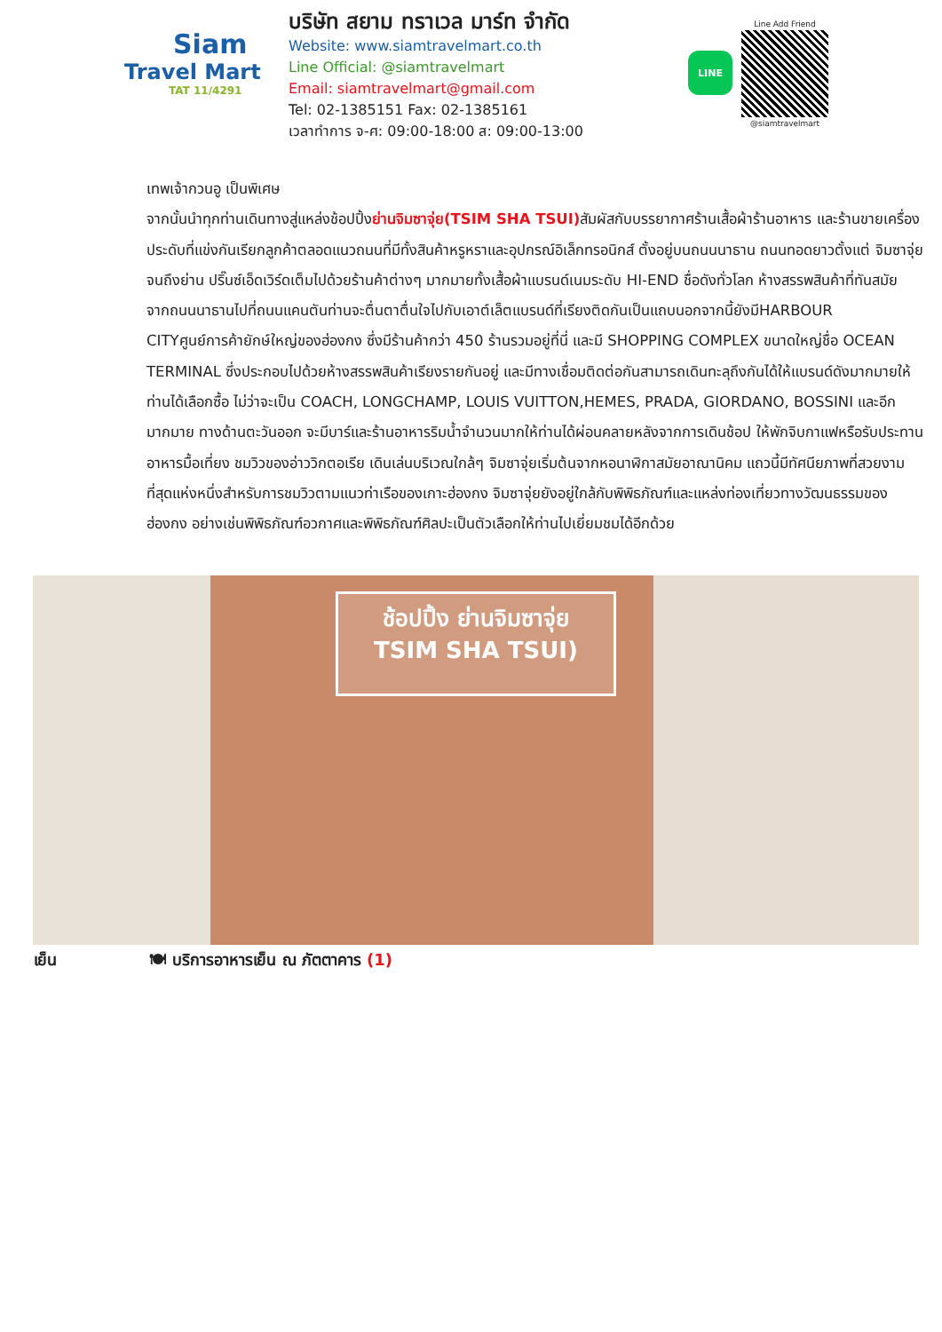Siam
Travel Mart
TAT 11/4291
บริษัท สยาม ทราเวล มาร์ท จำกัด
Website: www.siamtravelmart.co.th
Line Official: @siamtravelmart
Email: siamtravelmart@gmail.com
Tel: 02-1385151 Fax: 02-1385161
เวลาทำการ จ-ศ: 09:00-18:00 ส: 09:00-13:00
LINE
Line Add Friend
@siamtravelmart
เทพเจ้ากวนอู เป็นพิเศษ
จากนั้นนำทุกท่านเดินทางสู่แหล่งช้อปปิ้งย่านจิมซาจุ่ย(TSIM SHA TSUI) สัมผัสกับบรรยากาศร้านเสื้อผ้าร้านอาหาร และร้านขายเครื่องประดับที่แข่งกันเรียกลูกค้าตลอดแนวถนนที่มีทั้งสินค้าหรูหราและอุปกรณ์อิเล็กทรอนิกส์ ตั้งอยู่บนถนนนาธาน ถนนทอดยาวตั้งแต่ จิมซาจุ่ย จนถึงย่าน ปริ๊นซ์เอ็ดเวิร์ดเต็มไปด้วยร้านค้าต่างๆ มากมายทั้งเสื้อผ้าแบรนด์เนมระดับ HI-END ชื่อดังทั่วโลก ห้างสรรพสินค้าที่ทันสมัย จากถนนนาธานไปที่ถนนแคนตันท่านจะตื่นตาตื่นใจไปกับเอาต์เล็ตแบรนด์ที่เรียงติดกันเป็นแถบนอกจากนี้ยังมีHARBOUR CITYศูนย์การค้ายักษ์ใหญ่ของฮ่องกง ซึ่งมีร้านค้ากว่า 450 ร้านรวมอยู่ที่นี่ และมี SHOPPING COMPLEX ขนาดใหญ่ชื่อ OCEAN TERMINAL ซึ่งประกอบไปด้วยห้างสรรพสินค้าเรียงรายกันอยู่ และมีทางเชื่อมติดต่อกันสามารถเดินทะลุถึงกันได้ให้แบรนด์ดังมากมายให้ท่านได้เลือกซื้อ ไม่ว่าจะเป็น COACH, LONGCHAMP, LOUIS VUITTON,HEMES, PRADA, GIORDANO, BOSSINI และอีกมากมาย ทางด้านตะวันออก จะมีบาร์และร้านอาหารริมน้ำจำนวนมากให้ท่านได้ผ่อนคลายหลังจากการเดินช้อป ให้พักจิบกาแฟหรือรับประทานอาหารมื้อเที่ยง ชมวิวของอ่าววิกตอเรีย เดินเล่นบริเวณใกล้ๆ จิมซาจุ่ยเริ่มต้นจากหอนาฬิกาสมัยอาณานิคม แถวนี้มีทัศนียภาพที่สวยงามที่สุดแห่งหนึ่งสำหรับการชมวิวตามแนวท่าเรือของเกาะฮ่องกง จิมซาจุ่ยยังอยู่ใกล้กับพิพิธภัณฑ์และแหล่งท่องเที่ยวทางวัฒนธรรมของฮ่องกง อย่างเช่นพิพิธภัณฑ์อวกาศและพิพิธภัณฑ์ศิลปะเป็นตัวเลือกให้ท่านไปเยี่ยมชมได้อีกด้วย
ช้อปปิ้ง ย่านจิมซาจุ่ย
TSIM SHA TSUI)
เย็น 🍽 บริการอาหารเย็น ณ ภัตตาคาร (1)